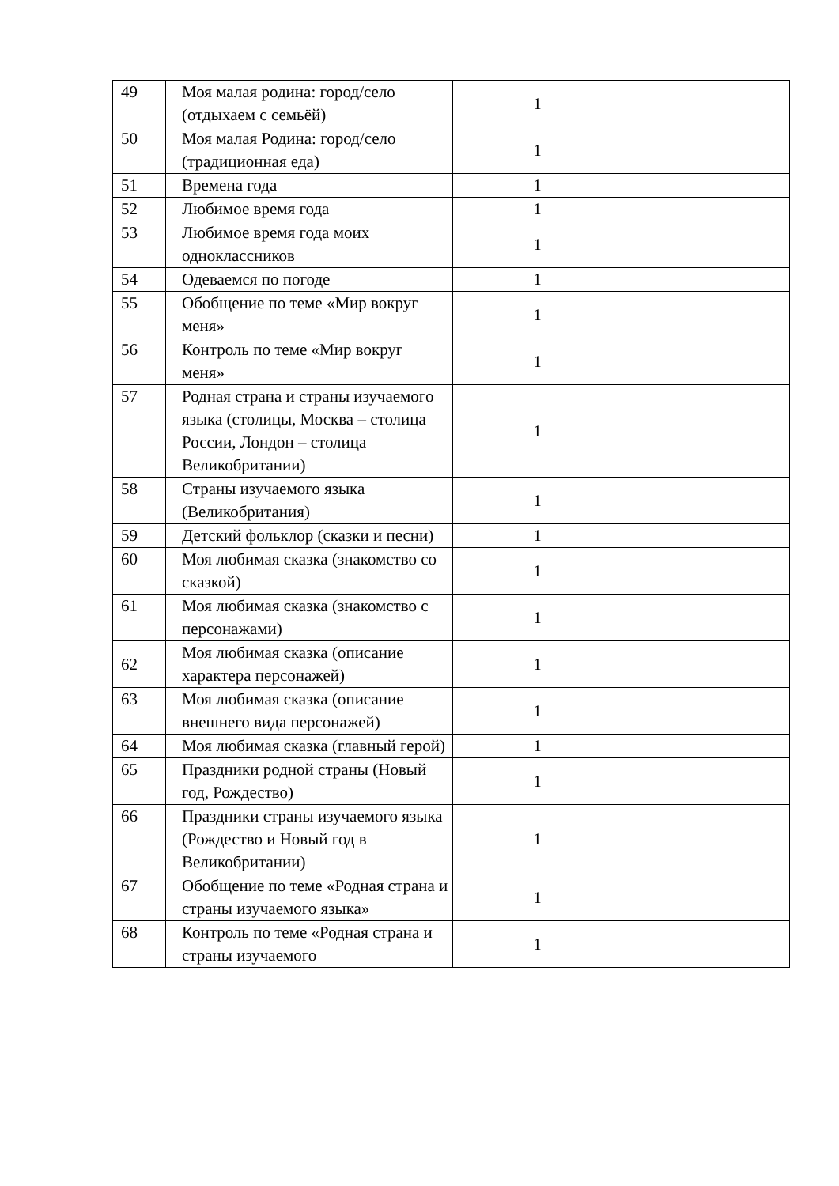| 49 | Моя малая родина: город/село (отдыхаем с семьёй) | 1 | |
| 50 | Моя малая Родина: город/село (традиционная еда) | 1 | |
| 51 | Времена года | 1 | |
| 52 | Любимое время года | 1 | |
| 53 | Любимое время года моих одноклассников | 1 | |
| 54 | Одеваемся по погоде | 1 | |
| 55 | Обобщение по теме «Мир вокруг меня» | 1 | |
| 56 | Контроль по теме «Мир вокруг меня» | 1 | |
| 57 | Родная страна и страны изучаемого языка (столицы, Москва – столица России, Лондон – столица Великобритании) | 1 | |
| 58 | Страны изучаемого языка (Великобритания) | 1 | |
| 59 | Детский фольклор (сказки и песни) | 1 | |
| 60 | Моя любимая сказка (знакомство со сказкой) | 1 | |
| 61 | Моя любимая сказка (знакомство с персонажами) | 1 | |
| 62 | Моя любимая сказка (описание характера персонажей) | 1 | |
| 63 | Моя любимая сказка (описание внешнего вида персонажей) | 1 | |
| 64 | Моя любимая сказка (главный герой) | 1 | |
| 65 | Праздники родной страны (Новый год, Рождество) | 1 | |
| 66 | Праздники страны изучаемого языка (Рождество и Новый год в Великобритании) | 1 | |
| 67 | Обобщение по теме «Родная страна и страны изучаемого языка» | 1 | |
| 68 | Контроль по теме «Родная страна и страны изучаемого | 1 | |